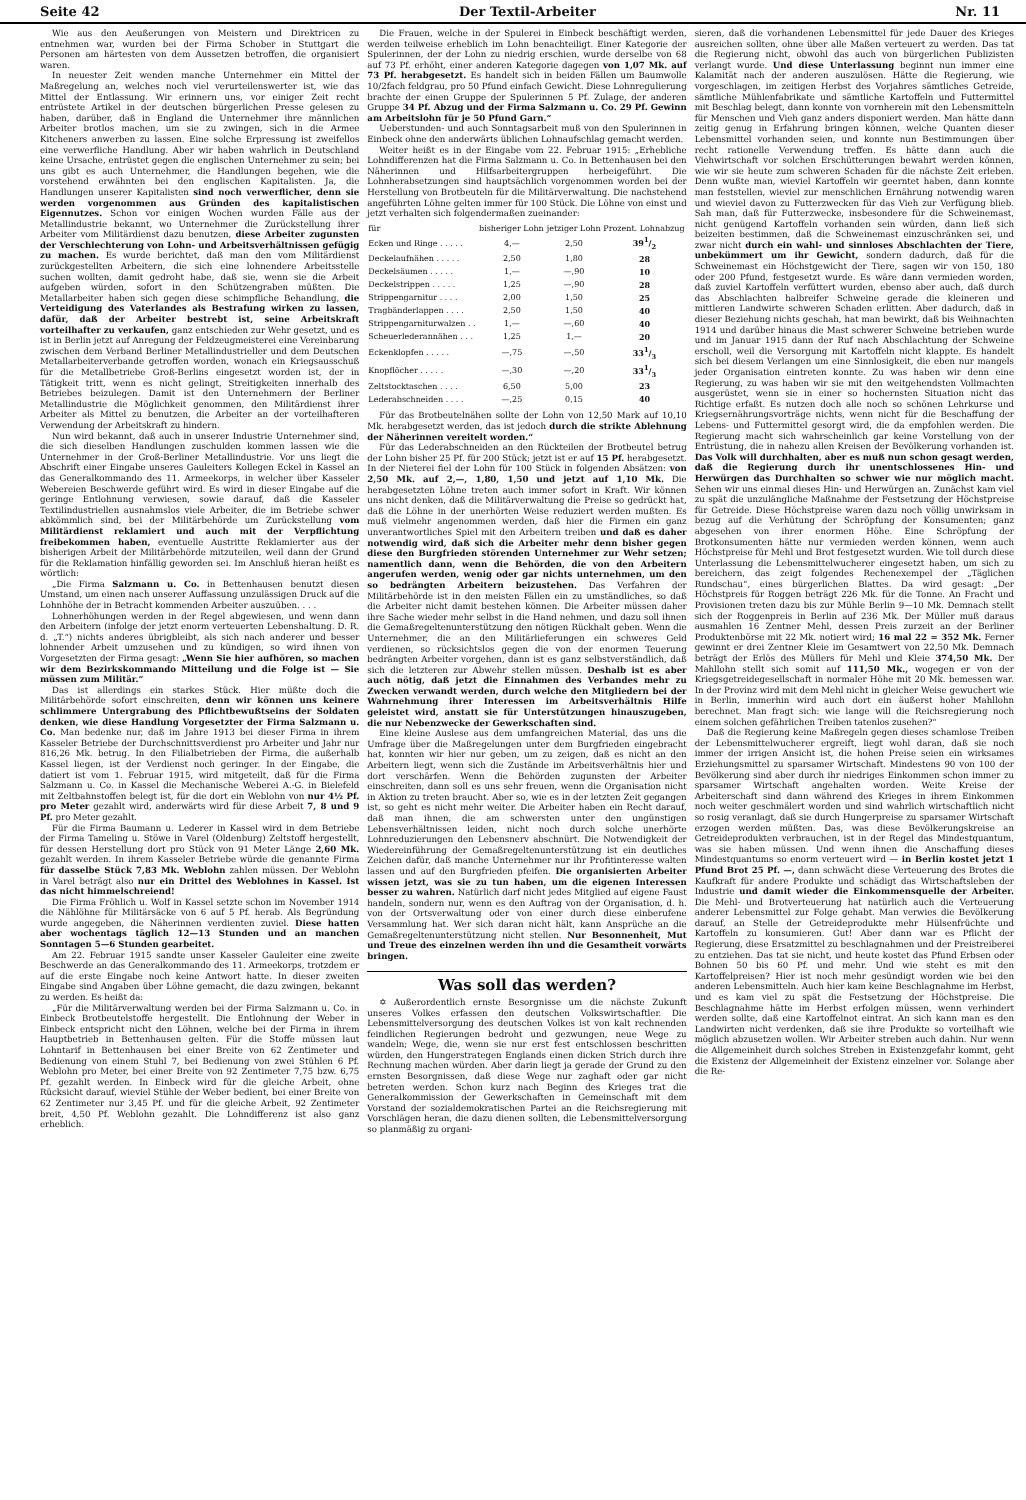Seite 42 Der Textil-Arbeiter Nr. 11
Wie aus den Aeußerungen von Meistern und Direktricen zu entnehmen war, wurden bei der Firma Schober in Stuttgart die Personen am härtesten von dem Aussetzen betroffen, die organisiert waren.
In neuester Zeit wenden manche Unternehmer ein Mittel der Maßregelung an, welches noch viel verurteilenswerter ist, wie das Mittel der Entlassung. Wir erinnern uns, vor einiger Zeit recht entrüstete Artikel in der deutschen bürgerlichen Presse gelesen zu haben, darüber, daß in England die Unternehmer ihre männlichen Arbeiter brotlos machen, um sie zu zwingen, sich in die Armee Kitcheners anwerben zu lassen. Eine solche Erpressung ist zweifellos eine verwerfliche Handlung. Aber wir haben wahrlich in Deutschland keine Ursache, entrüstet gegen die englischen Unternehmer zu sein; bei uns gibt es auch Unternehmer, die Handlungen begehen, wie die vorstehend erwähnten bei den englischen Kapitalisten. Ja, die Handlungen unserer Kapitalisten sind noch verwerflicher, denn sie werden vorgenommen aus Gründen des kapitalistischen Eigennutzes. Schon vor einigen Wochen wurden Fälle aus der Metallindustrie bekannt, wo Unternehmer die Zurückstellung ihrer Arbeiter vom Militärdienst dazu benutzen, diese Arbeiter zugunsten der Verschlechterung von Lohn- und Arbeitsverhältnissen gefügig zu machen. Es wurde berichtet, daß man den vom Militärdienst zurückgestellten Arbeitern, die sich eine lohnendere Arbeitsstelle suchen wollten, damit gedroht habe, daß sie, wenn sie die Arbeit aufgeben würden, sofort in den Schützengraben müßten. Die Metallarbeiter haben sich gegen diese schimpfliche Behandlung, die Verteidigung des Vaterlandes als Bestrafung wirken zu lassen, dafür, daß der Arbeiter bestrebt ist, seine Arbeitskraft vorteilhafter zu verkaufen, ganz entschieden zur Wehr gesetzt, und es ist in Berlin jetzt auf Anregung der Feldzeugmeisterei eine Vereinbarung zwischen dem Verband Berliner Metallindustrieller und dem Deutschen Metallarbeiterverbande getroffen worden, wonach ein Kriegsausschuß für die Metallbetriebe Groß-Berlins eingesetzt worden ist, der in Tätigkeit tritt, wenn es nicht gelingt, Streitigkeiten innerhalb des Betriebes beizulegen. Damit ist den Unternehmern der Berliner Metallindustrie die Möglichkeit genommen, den Militärdienst ihrer Arbeiter als Mittel zu benutzen, die Arbeiter an der vorteilhafteren Verwendung der Arbeitskraft zu hindern.
Nun wird bekannt, daß auch in unserer Industrie Unternehmer sind, die sich dieselben Handlungen zuschulden kommen lassen wie die Unternehmer in der Groß-Berliner Metallindustrie. Vor uns liegt die Abschrift einer Eingabe unseres Gauleiters Kollegen Eckel in Kassel an das Generalkommando des 11. Armeekorps, in welcher über Kasseler Webereien Beschwerde geführt wird. Es wird in dieser Eingabe auf die geringe Entlohnung verwiesen, sowie darauf, daß die Kasseler Textilindustriellen ausnahmslos viele Arbeiter, die im Betriebe schwer abkömmlich sind, bei der Militärbehörde um Zurückstellung vom Militärdienst reklamiert und auch mit der Verpflichtung freibekommen haben, eventuelle Austritte Reklamierter aus der bisherigen Arbeit der Militärbehörde mitzuteilen, weil dann der Grund für die Reklamation hinfällig geworden sei. Im Anschluß hieran heißt es wörtlich:
„Die Firma Salzmann u. Co. in Bettenhausen benutzt diesen Umstand, um einen nach unserer Auffassung unzulässigen Druck auf die Lohnhöhe der in Betracht kommenden Arbeiter auszuüben. . . .
Lohnerhöhungen werden in der Regel abgewiesen, und wenn dann den Arbeitern (infolge der jetzt enorm verteuerten Lebenshaltung. D. R. d. „T.“) nichts anderes übrigbleibt, als sich nach anderer und besser lohnender Arbeit umzusehen und zu kündigen, so wird ihnen von Vorgesetzten der Firma gesagt: „Wenn Sie hier aufhören, so machen wir dem Bezirkskommando Mitteilung und die Folge ist — Sie müssen zum Militär.“
Das ist allerdings ein starkes Stück. Hier müßte doch die Militärbehörde sofort einschreiten, denn wir können uns keinere schlimmere Untergrabung des Pflichtbewußtseins der Soldaten denken, wie diese Handlung Vorgesetzter der Firma Salzmann u. Co. Man bedenke nur, daß im Jahre 1913 bei dieser Firma in ihrem Kasseler Betriebe der Durchschnittsverdienst pro Arbeiter und Jahr nur 816,26 Mk. betrug. In den Filialbetrieben der Firma, die außerhalb Kassel liegen, ist der Verdienst noch geringer. In der Eingabe, die datiert ist vom 1. Februar 1915, wird mitgeteilt, daß für die Firma Salzmann u. Co. in Kassel die Mechanische Weberei A.-G. in Bielefeld mit Zeltbahnstoffen belegt ist, für die dort ein Weblohn von nur 4½ Pf. pro Meter gezahlt wird, anderwärts wird für diese Arbeit 7, 8 und 9 Pf. pro Meter gezahlt.
Für die Firma Baumann u. Lederer in Kassel wird in dem Betriebe der Firma Tameling u. Stöwe in Varel (Oldenburg) Zeltstoff hergestellt, für dessen Herstellung dort pro Stück von 91 Meter Länge 2,60 Mk. gezahlt werden. In ihrem Kasseler Betriebe würde die genannte Firma für dasselbe Stück 7,83 Mk. Weblohn zahlen müssen. Der Weblohn in Varel beträgt also nur ein Drittel des Weblohnes in Kassel. Ist das nicht himmelschreiend!
Die Firma Fröhlich u. Wolf in Kassel setzte schon im November 1914 die Nählöhne für Militärsäcke von 6 auf 5 Pf. herab. Als Begründung wurde angegeben, die Näherinnen verdienten zuviel. Diese hatten aber wochentags täglich 12—13 Stunden und an manchen Sonntagen 5—6 Stunden gearbeitet.
Am 22. Februar 1915 sandte unser Kasseler Gauleiter eine zweite Beschwerde an das Generalkommando des 11. Armeekorps, trotzdem er auf die erste Eingabe noch keine Antwort hatte. In dieser zweiten Eingabe sind Angaben über Löhne gemacht, die dazu zwingen, bekannt zu werden. Es heißt da:
„Für die Militärverwaltung werden bei der Firma Salzmann u. Co. in Einbeck Brotbeutelstoffe hergestellt. Die Entlohnung der Weber in Einbeck entspricht nicht den Löhnen, welche bei der Firma in ihrem Hauptbetrieb in Bettenhausen gelten. Für die Stoffe müssen laut Lohntarif in Bettenhausen bei einer Breite von 62 Zentimeter und Bedienung von einem Stuhl 7, bei Bedienung von zwei Stühlen 6 Pf. Weblohn pro Meter, bei einer Breite von 92 Zentimeter 7,75 bzw. 6,75 Pf. gezahlt werden. In Einbeck wird für die gleiche Arbeit, ohne Rücksicht darauf, wieviel Stühle der Weber bedient, bei einer Breite von 62 Zentimeter nur 3,45 Pf. und für die gleiche Arbeit, 92 Zentimeter breit, 4,50 Pf. Weblohn gezahlt. Die Lohndifferenz ist also ganz erheblich.
Die Frauen, welche in der Spulerei in Einbeck beschäftigt werden, werden teilweise erheblich im Lohn benachteiligt. Einer Kategorie der Spulerinnen, der der Lohn zu niedrig erschien, wurde derselbe von 68 auf 73 Pf. erhöht, einer anderen Kategorie dagegen von 1,07 Mk. auf 73 Pf. herabgesetzt. Es handelt sich in beiden Fällen um Baumwolle 10/2fach feldgrau, pro 50 Pfund einfach Gewicht. Diese Lohnregulierung brachte der einen Gruppe der Spulerinnen 5 Pf. Zulage, der anderen Gruppe 34 Pf. Abzug und der Firma Salzmann u. Co. 29 Pf. Gewinn am Arbeitslohn für je 50 Pfund Garn.“
Ueberstunden- und auch Sonntagsarbeit muß von den Spulerinnen in Einbeck ohne den anderwärts üblichen Lohnaufschlag gemacht werden.
Weiter heißt es in der Eingabe vom 22. Februar 1915: „Erhebliche Lohndifferenzen hat die Firma Salzmann u. Co. in Bettenhausen bei den Näherinnen und Hilfsarbeitergruppen herbeigeführt. Die Lohnherabsetzungen sind hauptsächlich vorgenommen worden bei der Herstellung von Brotbeuteln für die Militärverwaltung. Die nachstehend angeführten Löhne gelten immer für 100 Stück. Die Löhne von einst und jetzt verhalten sich folgendermaßen zueinander:
| für | bisheriger Lohn | jetziger Lohn | Prozent. Lohnabzug |
| --- | --- | --- | --- |
| Ecken und Ringe . . . . . | 4,— | 2,50 | 391/2 |
| Deckelaufnähen . . . . . | 2,50 | 1,80 | 28 |
| Deckelsäumen . . . . . | 1,— | —,90 | 10 |
| Deckelstrippen . . . . . | 1,25 | —,90 | 28 |
| Strippengarnitur . . . . | 2,00 | 1,50 | 25 |
| Tragbänderlappen . . . . | 2,50 | 1,50 | 40 |
| Strippengarniturwalzen . . | 1,— | —,60 | 40 |
| Scheuerlederannähen . . . | 1,25 | 1,— | 20 |
| Eckenklopfen . . . . . | —,75 | —,50 | 331/3 |
| Knopflöcher . . . . . | —,30 | —,20 | 331/3 |
| Zeltstocktaschen . . . . | 6,50 | 5,00 | 23 |
| Lederabschneiden . . . . | —,25 | 0,15 | 40 |
Für das Brotbeutelnähen sollte der Lohn von 12,50 Mark auf 10,10 Mk. herabgesetzt werden, das ist jedoch durch die strikte Ablehnung der Näherinnen vereitelt worden.“
Für das Lederabschneiden an den Rückteilen der Brotbeutel betrug der Lohn bisher 25 Pf. für 200 Stück; jetzt ist er auf 15 Pf. herabgesetzt. In der Nieterei fiel der Lohn für 100 Stück in folgenden Absätzen: von 2,50 Mk. auf 2,—, 1,80, 1,50 und jetzt auf 1,10 Mk. Die herabgesetzten Löhne treten auch immer sofort in Kraft. Wir können uns nicht denken, daß die Militärverwaltung die Preise so gedrückt hat, daß die Löhne in der unerhörten Weise reduziert werden mußten. Es muß vielmehr angenommen werden, daß hier die Firmen ein ganz unverantwortliches Spiel mit den Arbeitern treiben und daß es daher notwendig wird, daß sich die Arbeiter mehr denn bisher gegen diese den Burgfrieden störenden Unternehmer zur Wehr setzen; namentlich dann, wenn die Behörden, die von den Arbeitern angerufen werden, wenig oder gar nichts unternehmen, um den so bedrängten Arbeitern beizustehen. Das Verfahren der Militärbehörde ist in den meisten Fällen ein zu umständliches, so daß die Arbeiter nicht damit bestehen können. Die Arbeiter müssen daher ihre Sache wieder mehr selbst in die Hand nehmen, und dazu soll ihnen die Gemaßregeltenunterstützung den nötigen Rückhalt geben. Wenn die Unternehmer, die an den Militärlieferungen ein schweres Geld verdienen, so rücksichtslos gegen die von der enormen Teuerung bedrängten Arbeiter vorgehen, dann ist es ganz selbstverständlich, daß sich die letzteren zur Abwehr stellen müssen. Deshalb ist es aber auch nötig, daß jetzt die Einnahmen des Verbandes mehr zu Zwecken verwandt werden, durch welche den Mitgliedern bei der Wahrnehmung ihrer Interessen im Arbeitsverhältnis Hilfe geleistet wird, anstatt sie für Unterstützungen hinauszugeben, die nur Nebenzwecke der Gewerkschaften sind.
Eine kleine Auslese aus dem umfangreichen Material, das uns die Umfrage über die Maßregelungen unter dem Burgfrieden eingebracht hat, konnten wir hier nur geben, um zu zeigen, daß es nicht an den Arbeitern liegt, wenn sich die Zustände im Arbeitsverhältnis hier und dort verschärfen. Wenn die Behörden zugunsten der Arbeiter einschreiten, dann soll es uns sehr freuen, wenn die Organisation nicht in Aktion zu treten braucht. Aber so, wie es in der letzten Zeit gegangen ist, so geht es nicht mehr weiter. Die Arbeiter haben ein Recht darauf, daß man ihnen, die am schwersten unter den ungünstigen Lebensverhältnissen leiden, nicht noch durch solche unerhörte Lohnreduzierungen den Lebensnerv abschnürt. Die Notwendigkeit der Wiedereinführung der Gemaßregeltenunterstützung ist ein deutliches Zeichen dafür, daß manche Unternehmer nur ihr Profitinteresse walten lassen und auf den Burgfrieden pfeifen. Die organisierten Arbeiter wissen jetzt, was sie zu tun haben, um die eigenen Interessen besser zu wahren. Natürlich darf nicht jedes Mitglied auf eigene Faust handeln, sondern nur, wenn es den Auftrag von der Organisation, d. h. von der Ortsverwaltung oder von einer durch diese einberufene Versammlung hat. Wer sich daran nicht hält, kann Ansprüche an die Gemaßregeltenunterstützung nicht stellen. Nur Besonnenheit, Mut und Treue des einzelnen werden ihn und die Gesamtheit vorwärts bringen.
Was soll das werden?
✡ Außerordentlich ernste Besorgnisse um die nächste Zukunft unseres Volkes erfassen den deutschen Volkswirtschaftler. Die Lebensmittelversorgung des deutschen Volkes ist von kalt rechnenden feindlichen Regierungen bedroht und gezwungen, neue Wege zu wandeln; Wege, die, wenn sie nur erst fest entschlossen beschritten würden, den Hungerstrategen Englands einen dicken Strich durch ihre Rechnung machen würden. Aber darin liegt ja gerade der Grund zu den ernsten Besorgnissen, daß diese Wege nur zaghaft oder gar nicht betreten werden. Schon kurz nach Beginn des Krieges trat die Generalkommission der Gewerkschaften in Gemeinschaft mit dem Vorstand der sozialdemokratischen Partei an die Reichsregierung mit Vorschlägen heran, die dazu dienen sollten, die Lebensmittelversorgung so planmäßig zu organi-
sieren, daß die vorhandenen Lebensmittel für jede Dauer des Krieges ausreichen sollten, ohne über alle Maßen verteuert zu werden. Das tat die Regierung nicht, obwohl das auch von bürgerlichen Publizisten verlangt wurde. Und diese Unterlassung beginnt nun immer eine Kalamität nach der anderen auszulösen. Hätte die Regierung, wie vorgeschlagen, im zeitigen Herbst des Vorjahres sämtliches Getreide, sämtliche Mühlenfabrikate und sämtliche Kartoffeln und Futtermittel mit Beschlag belegt, dann konnte von vornherein mit den Lebensmitteln für Menschen und Vieh ganz anders disponiert werden. Man hätte dann zeitig genug in Erfahrung bringen können, welche Quanten dieser Lebensmittel vorhanden seien, und konnte nun Bestimmungen über recht rationelle Verwendung treffen. Es hätte dann auch die Viehwirtschaft vor solchen Erschütterungen bewahrt werden können, wie wir sie heute zum schweren Schaden für die nächste Zeit erleben. Denn wußte man, wieviel Kartoffeln wir geerntet haben, dann konnte man feststellen, wieviel zur menschlichen Ernährung notwendig waren und wieviel davon zu Futterzwecken für das Vieh zur Verfügung blieb. Sah man, daß für Futterzwecke, insbesondere für die Schweinemast, nicht genügend Kartoffeln vorhanden sein würden, dann ließ sich beizeiten bestimmen, daß die Schweinemast einzuschränken sei, und zwar nicht durch ein wahl- und sinnloses Abschlachten der Tiere, unbekümmert um ihr Gewicht, sondern dadurch, daß für die Schweinemast ein Höchstgewicht der Tiere, sagen wir von 150, 180 oder 200 Pfund, festgesetzt wurde. Es wäre dann vermieden worden, daß zuviel Kartoffeln verfüttert wurden, ebenso aber auch, daß durch das Abschlachten halbreifer Schweine gerade die kleineren und mittleren Landwirte schweren Schaden erlitten. Aber dadurch, daß in dieser Beziehung nichts geschah, hat man bewirkt, daß bis Weihnachten 1914 und darüber hinaus die Mast schwerer Schweine betrieben wurde und im Januar 1915 dann der Ruf nach Abschlachtung der Schweine erscholl, weil die Versorgung mit Kartoffeln nicht klappte. Es handelt sich bei diesem Verlangen um eine Sinnlosigkeit, die eben nur mangels jeder Organisation eintreten konnte. Zu was haben wir denn eine Regierung, zu was haben wir sie mit den weitgehendsten Vollmachten ausgerüstet, wenn sie in einer so hochernsten Situation nicht das Richtige erfaßt. Es nutzen doch alle noch so schönen Lehrkurse und Kriegsernährungsvorträge nichts, wenn nicht für die Beschaffung der Lebens- und Futtermittel gesorgt wird, die da empfohlen werden. Die Regierung macht sich wahrscheinlich gar keine Vorstellung von der Entrüstung, die in nahezu allen Kreisen der Bevölkerung vorhanden ist. Das Volk will durchhalten, aber es muß nun schon gesagt werden, daß die Regierung durch ihr unentschlossenes Hin- und Herwürgen das Durchhalten so schwer wie nur möglich macht. Sehen wir uns einmal dieses Hin- und Herwürgen an. Zunächst kam viel zu spät die unzulängliche Maßnahme der Festsetzung der Höchstpreise für Getreide. Diese Höchstpreise waren dazu noch völlig unwirksam in bezug auf die Verhütung der Schröpfung der Konsumenten; ganz abgesehen von ihrer enormen Höhe. Eine Schröpfung der Brotkonsumenten hätte nur vermieden werden können, wenn auch Höchstpreise für Mehl und Brot festgesetzt wurden. Wie toll durch diese Unterlassung die Lebensmittelwucherer eingesetzt haben, um sich zu bereichern, das zeigt folgendes Rechenexempel der „Täglichen Rundschau“, eines bürgerlichen Blattes. Da wird gesagt: „Der Höchstpreis für Roggen beträgt 226 Mk. für die Tonne. An Fracht und Provisionen treten dazu bis zur Mühle Berlin 9—10 Mk. Demnach stellt sich der Roggenpreis in Berlin auf 236 Mk. Der Müller muß daraus ausmahlen 16 Zentner Mehl, dessen Preis zurzeit an der Berliner Produktenbörse mit 22 Mk. notiert wird; 16 mal 22 = 352 Mk. Ferner gewinnt er drei Zentner Kleie im Gesamtwert von 22,50 Mk. Demnach beträgt der Erlös des Müllers für Mehl und Kleie 374,50 Mk. Der Mahllohn stellt sich somit auf 111,50 Mk., wogegen er von der Kriegsgetreidegesellschaft in normaler Höhe mit 20 Mk. bemessen war. In der Provinz wird mit dem Mehl nicht in gleicher Weise gewuchert wie in Berlin, immerhin wird auch dort ein äußerst hoher Mahllohn berechnet. Man fragt sich: wie lange will die Reichsregierung noch einem solchen gefährlichen Treiben tatenlos zusehen?“
Daß die Regierung keine Maßregeln gegen dieses schamlose Treiben der Lebensmittelwucherer ergreift, liegt wohl daran, daß sie noch immer der irrigen Ansicht ist, die hohen Preise seien ein wirksames Erziehungsmittel zu sparsamer Wirtschaft. Mindestens 90 von 100 der Bevölkerung sind aber durch ihr niedriges Einkommen schon immer zu sparsamer Wirtschaft angehalten worden. Weite Kreise der Arbeiterschaft sind dann während des Krieges in ihrem Einkommen noch weiter geschmälert worden und sind wahrlich wirtschaftlich nicht so rosig veranlagt, daß sie durch Hungerpreise zu sparsamer Wirtschaft erzogen werden müßten. Das, was diese Bevölkerungskreise an Getreideprodukten verbrauchen, ist in der Regel das Mindestquantum, was sie haben müssen. Und wenn ihnen die Anschaffung dieses Mindestquantums so enorm verteuert wird — in Berlin kostet jetzt 1 Pfund Brot 25 Pf. —, dann schwächt diese Verteuerung des Brotes die Kaufkraft für andere Produkte und schädigt das Wirtschaftsleben der Industrie und damit wieder die Einkommensquelle der Arbeiter. Die Mehl- und Brotverteuerung hat natürlich auch die Verteuerung anderer Lebensmittel zur Folge gehabt. Man verwies die Bevölkerung darauf, an Stelle der Getreideprodukte mehr Hülsenfrüchte und Kartoffeln zu konsumieren. Gut! Aber dann war es Pflicht der Regierung, diese Ersatzmittel zu beschlagnahmen und der Preistreiberei zu entziehen. Das tat sie nicht, und heute kostet das Pfund Erbsen oder Bohnen 50 bis 60 Pf. und mehr. Und wie steht es mit den Kartoffelpreisen? Hier ist noch mehr gesündigt worden wie bei den anderen Lebensmitteln. Auch hier kam keine Beschlagnahme im Herbst, und es kam viel zu spät die Festsetzung der Höchstpreise. Die Beschlagnahme hätte im Herbst erfolgen müssen, wenn verhindert werden sollte, daß eine Kartoffelnot eintrat. An sich kann man es den Landwirten nicht verdenken, daß sie ihre Produkte so vorteilhaft wie möglich abzusetzen wollen. Wir Arbeiter streben auch dahin. Nur wenn die Allgemeinheit durch solches Streben in Existenzgefahr kommt, geht die Existenz der Allgemeinheit der Existenz einzelner vor. Solange aber die Re-